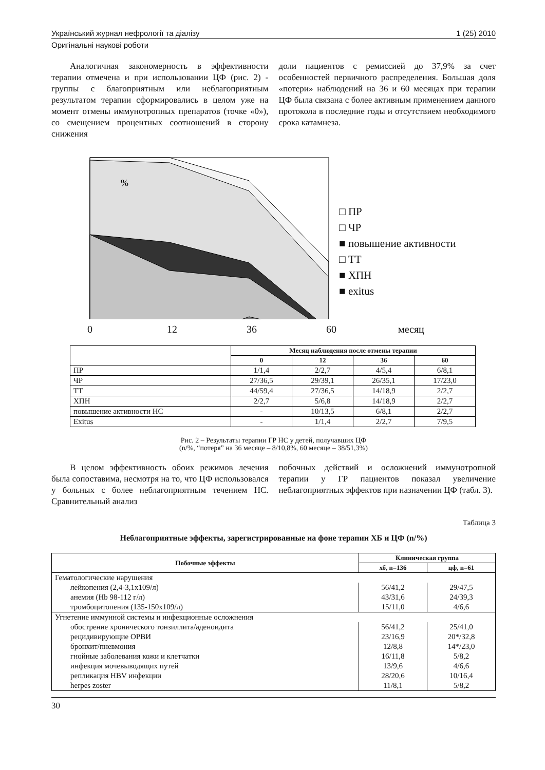Український журнал нефрології та діалізу 1 (25) 2010
Оригінальні наукові роботи
Аналогичная закономерность в эффективности терапии отмечена и при использовании ЦФ (рис. 2) - группы с благоприятным или неблагоприятным результатом терапии сформировались в целом уже на момент отмены иммунотропных препаратов (точке «0»), со смещением процентных соотношений в сторону снижения
доли пациентов с ремиссией до 37,9% за счет особенностей первичного распределения. Большая доля «потери» наблюдений на 36 и 60 месяцах при терапии ЦФ была связана с более активным применением данного протокола в последние годы и отсутствием необходимого срока катамнеза.
%
□ ПР
□ ЧР
■ повышение активности
□ ТТ
■ ХПН
■ exitus
0 12 36 60 месяц
| | Месяц наблюдения после отмены терапии | | | |
| | 0 | 12 | 36 | 60 |
| ПР | 1/1,4 | 2/2,7 | 4/5,4 | 6/8,1 |
| ЧР | 27/36,5 | 29/39,1 | 26/35,1 | 17/23,0 |
| ТТ | 44/59,4 | 27/36,5 | 14/18,9 | 2/2,7 |
| ХПН | 2/2,7 | 5/6,8 | 14/18,9 | 2/2,7 |
| повышение активности НС | - | 10/13,5 | 6/8,1 | 2/2,7 |
| Exitus | - | 1/1,4 | 2/2,7 | 7/9,5 |
Рис. 2 – Результаты терапии ГР НС у детей, получавших ЦФ
(n/%, “потеря” на 36 месяце – 8/10,8%, 60 месяце – 38/51,3%)
В целом эффективность обоих режимов лечения была сопоставима, несмотря на то, что ЦФ использовался у больных с более неблагоприятным течением НС. Сравнительный анализ
побочных действий и осложнений иммунотропной терапии у ГР пациентов показал увеличение неблагоприятных эффектов при назначении ЦФ (табл. 3).
Таблица 3
Неблагоприятные эффекты, зарегистрированные на фоне терапии ХБ и ЦФ (n/%)
| Побочные эффекты | Клиническая группа | |
| --- | --- | --- |
| | хб, n=136 | цф, n=61 |
| Гематологические нарушения | | |
| лейкопения (2,4-3,1х109/л) | 56/41,2 | 29/47,5 |
| анемия (Hb 98-112 г/л) | 43/31,6 | 24/39,3 |
| тромбоцитопения (135-150х109/л) | 15/11,0 | 4/6,6 |
| Угнетение иммунной системы и инфекционные осложнения | | |
| обострение хронического тонзиллита/аденоидита | 56/41,2 | 25/41,0 |
| рецидивирующие ОРВИ | 23/16,9 | 20*/32,8 |
| бронхит/пневмония | 12/8,8 | 14*/23,0 |
| гнойные заболевания кожи и клетчатки | 16/11,8 | 5/8,2 |
| инфекция мочевыводящих путей | 13/9,6 | 4/6,6 |
| репликация HBV инфекции | 28/20,6 | 10/16,4 |
| herpes zoster | 11/8,1 | 5/8,2 |
30